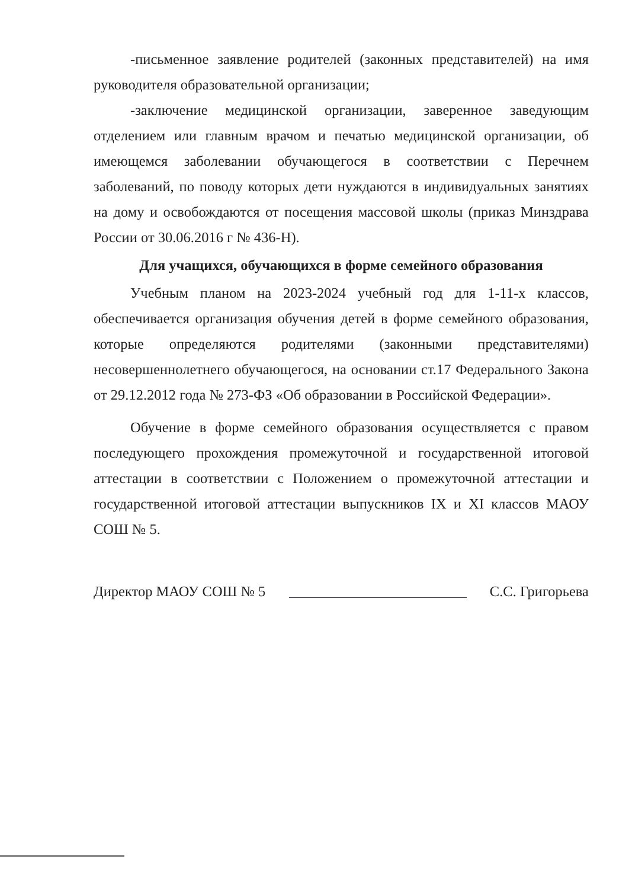-письменное заявление родителей (законных представителей) на имя руководителя образовательной организации;
-заключение медицинской организации, заверенное заведующим отделением или главным врачом и печатью медицинской организации, об имеющемся заболевании обучающегося в соответствии с Перечнем заболеваний, по поводу которых дети нуждаются в индивидуальных занятиях на дому и освобождаются от посещения массовой школы (приказ Минздрава России от 30.06.2016 г № 436-Н).
Для учащихся, обучающихся в форме семейного образования
Учебным планом на 2023-2024 учебный год для 1-11-х классов, обеспечивается организация обучения детей в форме семейного образования, которые определяются родителями (законными представителями) несовершеннолетнего обучающегося, на основании ст.17 Федерального Закона от 29.12.2012 года № 273-ФЗ «Об образовании в Российской Федерации».
Обучение в форме семейного образования осуществляется с правом последующего прохождения промежуточной и государственной итоговой аттестации в соответствии с Положением о промежуточной аттестации и государственной итоговой аттестации выпускников IX и XI классов МАОУ СОШ № 5.
Директор МАОУ СОШ № 5 С.С. Григорьева